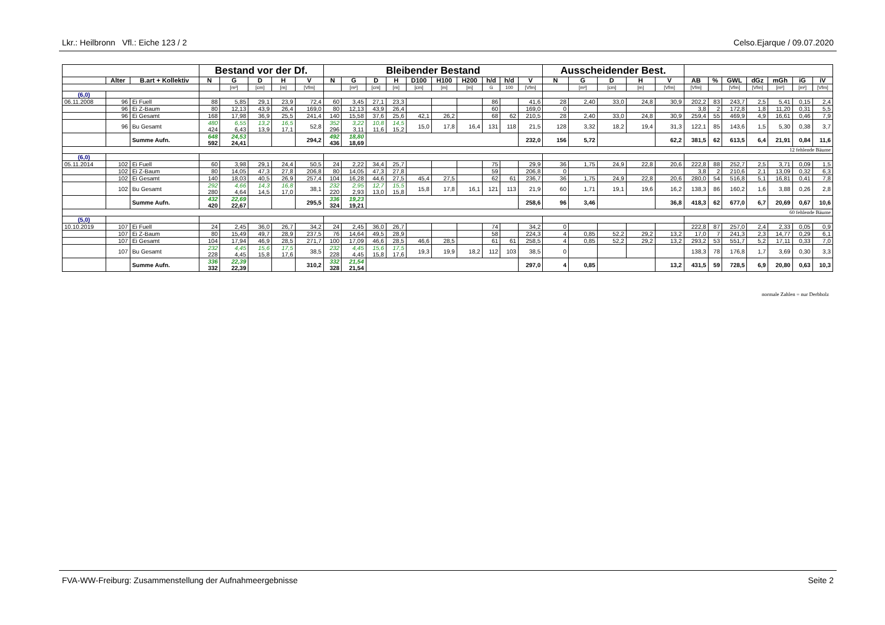Lkr.: Heilbronn Vfl.: Eiche 123 / 2 Celso.Ejarque / 09.07.2020
| | | | Bestand vor der Df. | | | | | Bleibender Bestand | | | | | | | | | | Ausscheidender Best. | | | | | | | | | | | |
| --- | --- | --- | --- | --- | --- | --- | --- | --- | --- | --- | --- | --- | --- | --- | --- | --- | --- | --- | --- | --- | --- | --- | --- | --- | --- | --- | --- | --- | --- |
| | Alter | B.art + Kollektiv | N | G | D | H | V | N | G | D | H | D100 | H100 | H200 | h/d | h/d | V | N | G | D | H | V | AB | % | GWL | dGz | mGh | iG | iV |
| | | | | [m²] | [cm] | [m] | [Vfm] | | [m²] | [cm] | [m] | [cm] | [m] | [m] | G | 100 | [Vfm] | | [m²] | [cm] | [m] | [Vfm] | [Vfm] | | [Vfm] | [Vfm] | [m²] | [m²] | [Vfm] |
| (6,0) | | | | | | | | | | | | | | | | | | | | | | | | | | | | | |
| 06.11.2008 | 96 | Ei Fuell | 88 | 5,85 | 29,1 | 23,9 | 72,4 | 60 | 3,45 | 27,1 | 23,3 | | | | 86 | | 41,6 | 28 | 2,40 | 33,0 | 24,8 | 30,9 | 202,2 | 83 | 243,7 | 2,5 | 5,41 | 0,15 | 2,4 |
| | 96 | Ei Z-Baum | 80 | 12,13 | 43,9 | 26,4 | 169,0 | 80 | 12,13 | 43,9 | 26,4 | | | | 60 | | 169,0 | 0 | | | | | 3,8 | 2 | 172,8 | 1,8 | 11,20 | 0,31 | 5,5 |
| | 96 | Ei Gesamt | 168 | 17,98 | 36,9 | 25,5 | 241,4 | 140 | 15,58 | 37,6 | 25,6 | 42,1 | 26,2 | | 68 | 62 | 210,5 | 28 | 2,40 | 33,0 | 24,8 | 30,9 | 259,4 | 55 | 469,9 | 4,9 | 16,61 | 0,46 | 7,9 |
| | 96 | Bu Gesamt | 480 424 | 6,55 6,43 | 13,2 13,9 | 16,5 17,1 | 52,8 | 352 296 | 3,22 3,11 | 10,8 11,6 | 14,5 15,2 | 15,0 | 17,8 | 16,4 | 131 | 118 | 21,5 | 128 | 3,32 | 18,2 | 19,4 | 31,3 | 122,1 | 85 | 143,6 | 1,5 | 5,30 | 0,38 | 3,7 |
| | | Summe Aufn. | 648 592 | 24,53 24,41 | | | 294,2 | 492 436 | 18,80 18,69 | | | | | | | | 232,0 | 156 | 5,72 | | | 62,2 | 381,5 | 62 | 613,5 | 6,4 | 21,91 | 0,84 | 11,6 |
| 12 fehlende Bäume | | | | | | | | | | | | | | | | | | | | | | | | | | | | | |
| (6,0) | | | | | | | | | | | | | | | | | | | | | | | | | | | | | |
| 05.11.2014 | 102 | Ei Fuell | 60 | 3,98 | 29,1 | 24,4 | 50,5 | 24 | 2,22 | 34,4 | 25,7 | | | | 75 | | 29,9 | 36 | 1,75 | 24,9 | 22,8 | 20,6 | 222,8 | 88 | 252,7 | 2,5 | 3,71 | 0,09 | 1,5 |
| | 102 | Ei Z-Baum | 80 | 14,05 | 47,3 | 27,8 | 206,8 | 80 | 14,05 | 47,3 | 27,8 | | | | 59 | | 206,8 | 0 | | | | | 3,8 | 2 | 210,6 | 2,1 | 13,09 | 0,32 | 6,3 |
| | 102 | Ei Gesamt | 140 | 18,03 | 40,5 | 26,9 | 257,4 | 104 | 16,28 | 44,6 | 27,5 | 45,4 | 27,5 | | 62 | 61 | 236,7 | 36 | 1,75 | 24,9 | 22,8 | 20,6 | 280,0 | 54 | 516,8 | 5,1 | 16,81 | 0,41 | 7,8 |
| | 102 | Bu Gesamt | 292 280 | 4,66 4,64 | 14,3 14,5 | 16,8 17,0 | 38,1 | 232 220 | 2,95 2,93 | 12,7 13,0 | 15,5 15,8 | 15,8 | 17,8 | 16,1 | 121 | 113 | 21,9 | 60 | 1,71 | 19,1 | 19,6 | 16,2 | 138,3 | 86 | 160,2 | 1,6 | 3,88 | 0,26 | 2,8 |
| | | Summe Aufn. | 432 420 | 22,69 22,67 | | | 295,5 | 336 324 | 19,23 19,21 | | | | | | | | 258,6 | 96 | 3,46 | | | 36,8 | 418,3 | 62 | 677,0 | 6,7 | 20,69 | 0,67 | 10,6 |
| 60 fehlende Bäume | | | | | | | | | | | | | | | | | | | | | | | | | | | | | |
| (5,0) | | | | | | | | | | | | | | | | | | | | | | | | | | | | | |
| 10.10.2019 | 107 | Ei Fuell | 24 | 2,45 | 36,0 | 26,7 | 34,2 | 24 | 2,45 | 36,0 | 26,7 | | | | 74 | | 34,2 | 0 | | | | | 222,8 | 87 | 257,0 | 2,4 | 2,33 | 0,05 | 0,9 |
| | 107 | Ei Z-Baum | 80 | 15,49 | 49,7 | 28,9 | 237,5 | 76 | 14,64 | 49,5 | 28,9 | | | | 58 | | 224,3 | 4 | 0,85 | 52,2 | 29,2 | 13,2 | 17,0 | 7 | 241,3 | 2,3 | 14,77 | 0,29 | 6,1 |
| | 107 | Ei Gesamt | 104 | 17,94 | 46,9 | 28,5 | 271,7 | 100 | 17,09 | 46,6 | 28,5 | 46,6 | 28,5 | | 61 | 61 | 258,5 | 4 | 0,85 | 52,2 | 29,2 | 13,2 | 293,2 | 53 | 551,7 | 5,2 | 17,11 | 0,33 | 7,0 |
| | 107 | Bu Gesamt | 232 228 | 4,45 4,45 | 15,6 15,8 | 17,5 17,6 | 38,5 | 232 228 | 4,45 4,45 | 15,6 15,8 | 17,5 17,6 | 19,3 | 19,9 | 18,2 | 112 | 103 | 38,5 | 0 | | | | | 138,3 | 78 | 176,8 | 1,7 | 3,69 | 0,30 | 3,3 |
| | | Summe Aufn. | 336 332 | 22,39 22,39 | | | 310,2 | 332 328 | 21,54 21,54 | | | | | | | | 297,0 | 4 | 0,85 | | | 13,2 | 431,5 | 59 | 728,5 | 6,9 | 20,80 | 0,63 | 10,3 |
normale Zahlen = nur Derbholz
FVA-WW-Freiburg: Zusammenstellung der Aufnahmeergebnisse Seite 2